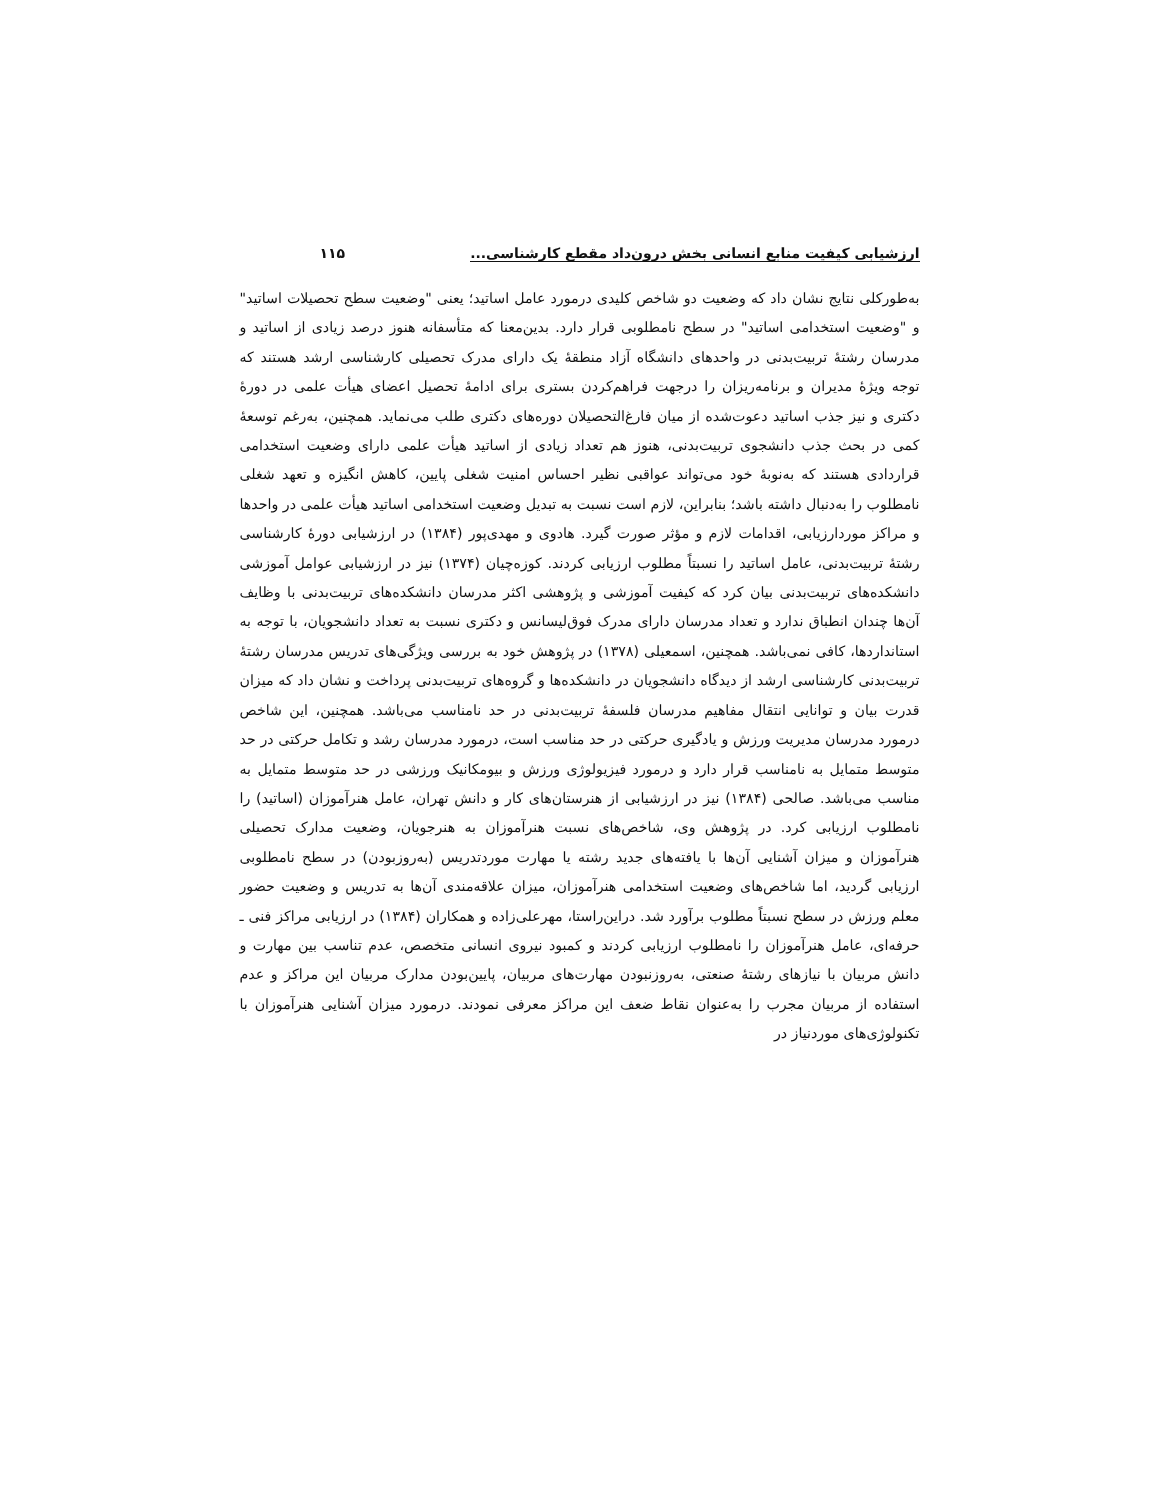ارزشیابی کیفیت منابع انسانی بخش درون‌داد مقطع کارشناسی... ۱۱۵
به‌طورکلی نتایج نشان داد که وضعیت دو شاخص کلیدی درمورد عامل اساتید؛ یعنی "وضعیت سطح تحصیلات اساتید" و "وضعیت استخدامی اساتید" در سطح نامطلوبی قرار دارد. بدین‌معنا که متأسفانه هنوز درصد زیادی از اساتید و مدرسان رشتهٔ تربیت‌بدنی در واحدهای دانشگاه آزاد منطقهٔ یک دارای مدرک تحصیلی کارشناسی ارشد هستند که توجه ویژهٔ مدیران و برنامه‌ریزان را درجهت فراهم‌کردن بستری برای ادامهٔ تحصیل اعضای هیأت علمی در دورهٔ دکتری و نیز جذب اساتید دعوت‌شده از میان فارغ‌التحصیلان دوره‌های دکتری طلب می‌نماید. همچنین، به‌رغم توسعهٔ کمی در بحث جذب دانشجوی تربیت‌بدنی، هنوز هم تعداد زیادی از اساتید هیأت علمی دارای وضعیت استخدامی قراردادی هستند که به‌نوبهٔ خود می‌تواند عواقبی نظیر احساس امنیت شغلی پایین، کاهش انگیزه و تعهد شغلی نامطلوب را به‌دنبال داشته باشد؛ بنابراین، لازم است نسبت به تبدیل وضعیت استخدامی اساتید هیأت علمی در واحدها و مراکز موردارزیابی، اقدامات لازم و مؤثر صورت گیرد. هادوی و مهدی‌پور (۱۳۸۴) در ارزشیابی دورهٔ کارشناسی رشتهٔ تربیت‌بدنی، عامل اساتید را نسبتاً مطلوب ارزیابی کردند. کوزه‌چیان (۱۳۷۴) نیز در ارزشیابی عوامل آموزشی دانشکده‌های تربیت‌بدنی بیان کرد که کیفیت آموزشی و پژوهشی اکثر مدرسان دانشکده‌های تربیت‌بدنی با وظایف آن‌ها چندان انطباق ندارد و تعداد مدرسان دارای مدرک فوق‌لیسانس و دکتری نسبت به تعداد دانشجویان، با توجه به استانداردها، کافی نمی‌باشد. همچنین، اسمعیلی (۱۳۷۸) در پژوهش خود به بررسی ویژگی‌های تدریس مدرسان رشتهٔ تربیت‌بدنی کارشناسی ارشد از دیدگاه دانشجویان در دانشکده‌ها و گروه‌های تربیت‌بدنی پرداخت و نشان داد که میزان قدرت بیان و توانایی انتقال مفاهیم مدرسان فلسفهٔ تربیت‌بدنی در حد نامناسب می‌باشد. همچنین، این شاخص درمورد مدرسان مدیریت ورزش و یادگیری حرکتی در حد مناسب است، درمورد مدرسان رشد و تکامل حرکتی در حد متوسط متمایل به نامناسب قرار دارد و درمورد فیزیولوژی ورزش و بیومکانیک ورزشی در حد متوسط متمایل به مناسب می‌باشد. صالحی (۱۳۸۴) نیز در ارزشیابی از هنرستان‌های کار و دانش تهران، عامل هنرآموزان (اساتید) را نامطلوب ارزیابی کرد. در پژوهش وی، شاخص‌های نسبت هنرآموزان به هنرجویان، وضعیت مدارک تحصیلی هنرآموزان و میزان آشنایی آن‌ها با یافته‌های جدید رشته یا مهارت موردتدریس (به‌روزبودن) در سطح نامطلوبی ارزیابی گردید، اما شاخص‌های وضعیت استخدامی هنرآموزان، میزان علاقه‌مندی آن‌ها به تدریس و وضعیت حضور معلم ورزش در سطح نسبتاً مطلوب برآورد شد. دراین‌راستا، مهرعلی‌زاده و همکاران (۱۳۸۴) در ارزیابی مراکز فنی ـ حرفه‌ای، عامل هنرآموزان را نامطلوب ارزیابی کردند و کمبود نیروی انسانی متخصص، عدم تناسب بین مهارت و دانش مربیان با نیازهای رشتهٔ صنعتی، به‌روزنبودن مهارت‌های مربیان، پایین‌بودن مدارک مربیان این مراکز و عدم استفاده از مربیان مجرب را به‌عنوان نقاط ضعف این مراکز معرفی نمودند. درمورد میزان آشنایی هنرآموزان با تکنولوژی‌های موردنیاز در